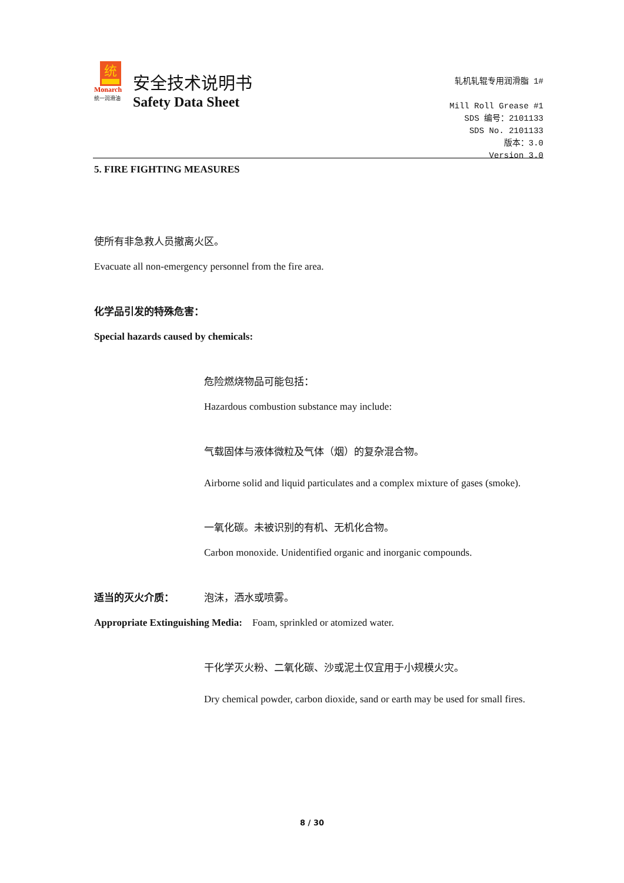统
Monarch
统一润滑油
安全技术说明书
Safety Data Sheet
轧机轧辊专用润滑脂 1#
Mill Roll Grease #1
SDS 编号：2101133
SDS No. 2101133
版本：3.0
Version 3.0
5. FIRE FIGHTING MEASURES
使所有非急救人员撤离火区。
Evacuate all non-emergency personnel from the fire area.
化学品引发的特殊危害：
Special hazards caused by chemicals:
危险燃烧物品可能包括：
Hazardous combustion substance may include:
气载固体与液体微粒及气体（烟）的复杂混合物。
Airborne solid and liquid particulates and a complex mixture of gases (smoke).
一氧化碳。未被识别的有机、无机化合物。
Carbon monoxide. Unidentified organic and inorganic compounds.
适当的灭火介质： 泡沫，洒水或喷雾。
Appropriate Extinguishing Media: Foam, sprinkled or atomized water.
干化学灭火粉、二氧化碳、沙或泥土仅宜用于小规模火灾。
Dry chemical powder, carbon dioxide, sand or earth may be used for small fires.
8 / 30